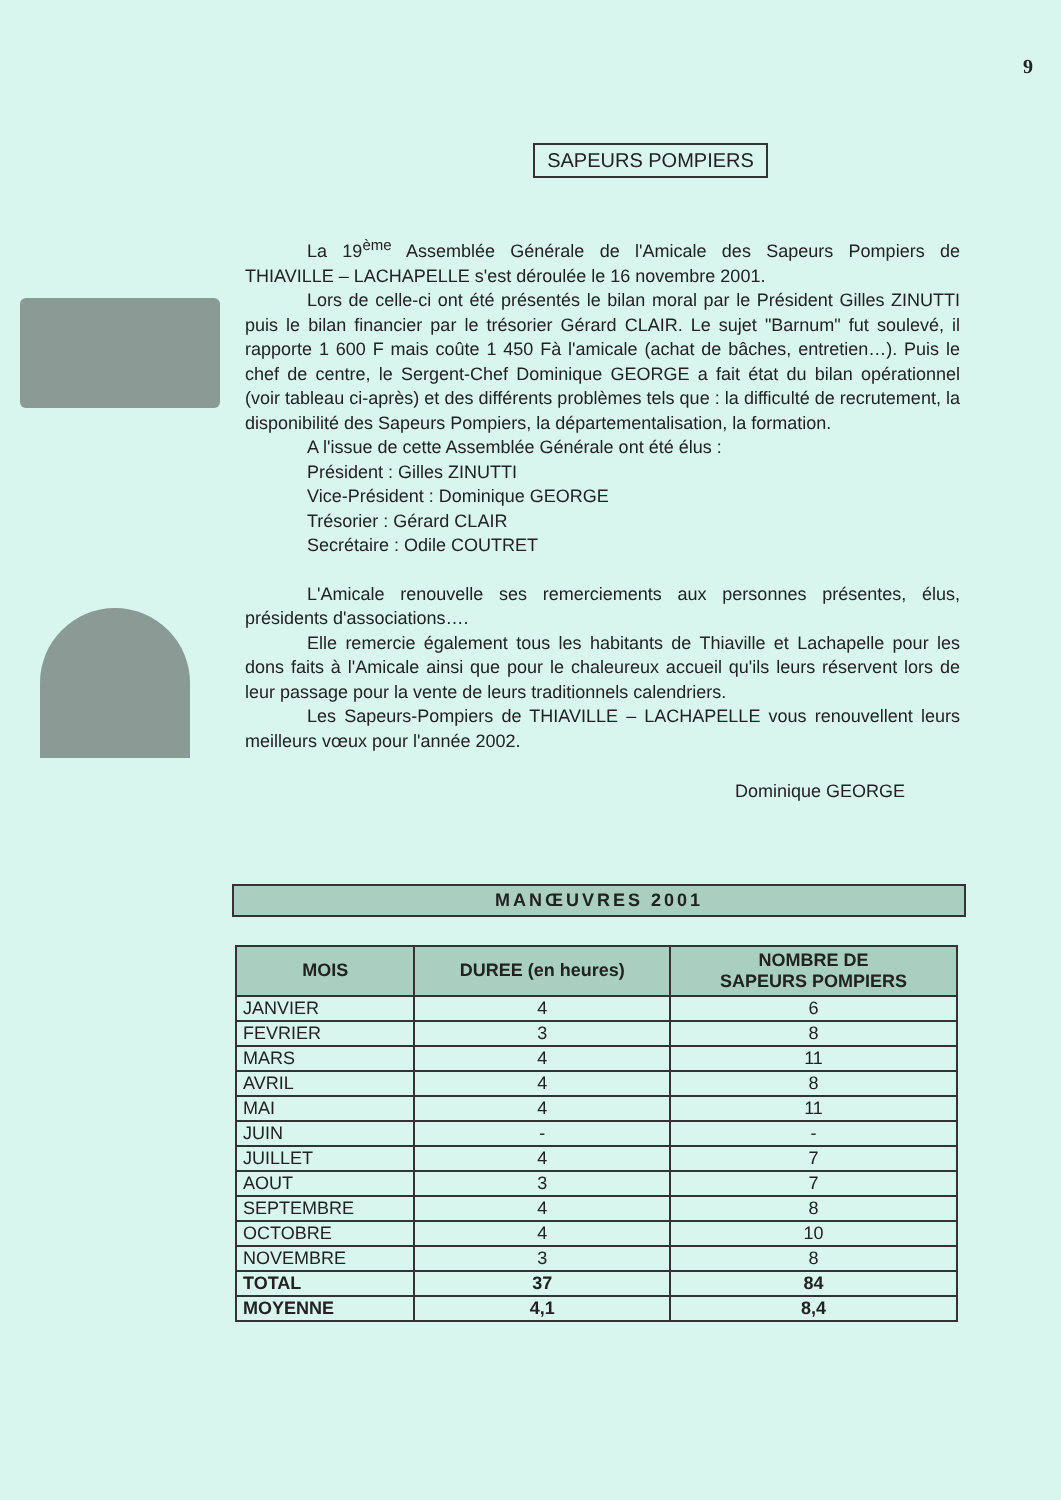9
SAPEURS POMPIERS
La 19<sup>ème</sup> Assemblée Générale de l'Amicale des Sapeurs Pompiers de THIAVILLE – LACHAPELLE s'est déroulée le 16 novembre 2001.
Lors de celle-ci ont été présentés le bilan moral par le Président Gilles ZINUTTI puis le bilan financier par le trésorier Gérard CLAIR. Le sujet "Barnum" fut soulevé, il rapporte 1 600 F mais coûte 1 450 Fà l'amicale (achat de bâches, entretien…). Puis le chef de centre, le Sergent-Chef Dominique GEORGE a fait état du bilan opérationnel (voir tableau ci-après) et des différents problèmes tels que : la difficulté de recrutement, la disponibilité des Sapeurs Pompiers, la départementalisation, la formation.
A l'issue de cette Assemblée Générale ont été élus :
Président : Gilles ZINUTTI
Vice-Président : Dominique GEORGE
Trésorier : Gérard CLAIR
Secrétaire : Odile COUTRET
L'Amicale renouvelle ses remerciements aux personnes présentes, élus, présidents d'associations….
Elle remercie également tous les habitants de Thiaville et Lachapelle pour les dons faits à l'Amicale ainsi que pour le chaleureux accueil qu'ils leurs réservent lors de leur passage pour la vente de leurs traditionnels calendriers.
Les Sapeurs-Pompiers de THIAVILLE – LACHAPELLE vous renouvellent leurs meilleurs vœux pour l'année 2002.
Dominique GEORGE
MANŒUVRES 2001
| MOIS | DUREE (en heures) | NOMBRE DE SAPEURS POMPIERS |
| --- | --- | --- |
| JANVIER | 4 | 6 |
| FEVRIER | 3 | 8 |
| MARS | 4 | 11 |
| AVRIL | 4 | 8 |
| MAI | 4 | 11 |
| JUIN | - | - |
| JUILLET | 4 | 7 |
| AOUT | 3 | 7 |
| SEPTEMBRE | 4 | 8 |
| OCTOBRE | 4 | 10 |
| NOVEMBRE | 3 | 8 |
| TOTAL | 37 | 84 |
| MOYENNE | 4,1 | 8,4 |